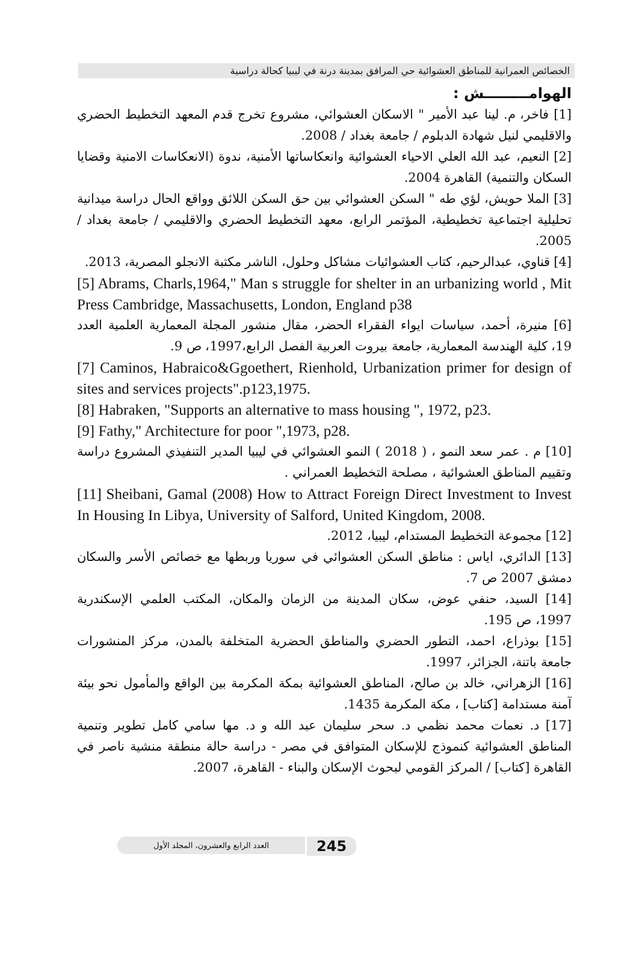الخصائص العمرانية للمناطق العشوائية حي المرافق بمدينة درنة في ليبيا كحالة دراسية
الهوامـــــــــش :
[1] فاخر، م. لينا عبد الأمير " الاسكان العشوائي، مشروع تخرج قدم المعهد التخطيط الحضري والاقليمي لنيل شهادة الدبلوم / جامعة بغداد / 2008.
[2] النعيم، عبد الله العلي الاحياء العشوائية وانعكاساتها الأمنية، ندوة (الانعكاسات الامنية وقضايا السكان والتنمية) القاهرة 2004.
[3] الملا حويش، لؤي طه " السكن العشوائي بين حق السكن اللائق وواقع الحال دراسة ميدانية تحليلية اجتماعية تخطيطية، المؤتمر الرابع، معهد التخطيط الحضري والاقليمي / جامعة بغداد / 2005.
[4] قناوي، عبدالرحيم، كتاب العشوائيات مشاكل وحلول، الناشر مكتبة الانجلو المصرية، 2013.
[5] Abrams, Charls,1964," Man s struggle for shelter in an urbanizing world , Mit Press Cambridge, Massachusetts, London, England p38
[6] منيرة، أحمد، سياسات ايواء الفقراء الحضر، مقال منشور المجلة المعمارية العلمية العدد 19، كلية الهندسة المعمارية، جامعة بيروت العربية الفصل الرابع،1997، ص 9.
[7] Caminos, Habraico&Ggoethert, Rienhold, Urbanization primer for design of sites and services projects".p123,1975.
[8] Habraken, "Supports an alternative to mass housing ", 1972, p23.
[9] Fathy," Architecture for poor ",1973, p28.
[10] م . عمر سعد النمو ، ( 2018 ) النمو العشوائي في ليبيا المدير التنفيذي المشروع دراسة وتقييم المناطق العشوائية ، مصلحة التخطيط العمراني .
[11] Sheibani, Gamal (2008) How to Attract Foreign Direct Investment to Invest In Housing In Libya, University of Salford, United Kingdom, 2008.
[12] مجموعة التخطيط المستدام، ليبيا، 2012.
[13] الدائري، اياس : مناطق السكن العشوائي في سوريا وربطها مع خصائص الأسر والسكان دمشق 2007 ص 7.
[14] السيد، حنفي عوض، سكان المدينة من الزمان والمكان، المكتب العلمي الإسكندرية 1997، ص 195.
[15] بوذراع، احمد، التطور الحضري والمناطق الحضرية المتخلفة بالمدن، مركز المنشورات جامعة باتنة، الجزائر، 1997.
[16] الزهراني، خالد بن صالح، المناطق العشوائية بمكة المكرمة بين الواقع والمأمول نحو بيئة آمنة مستدامة [كتاب] ، مكة المكرمة 1435.
[17] د. نعمات محمد نظمي د. سحر سليمان عبد الله و د. مها سامي كامل تطوير وتنمية المناطق العشوائية كنموذج للإسكان المتوافق في مصر - دراسة حالة منطقة منشية ناصر في القاهرة [كتاب] / المركز القومي لبحوث الإسكان والبناء - القاهرة، 2007.
العدد الرابع والعشرون، المجلد الأول 245